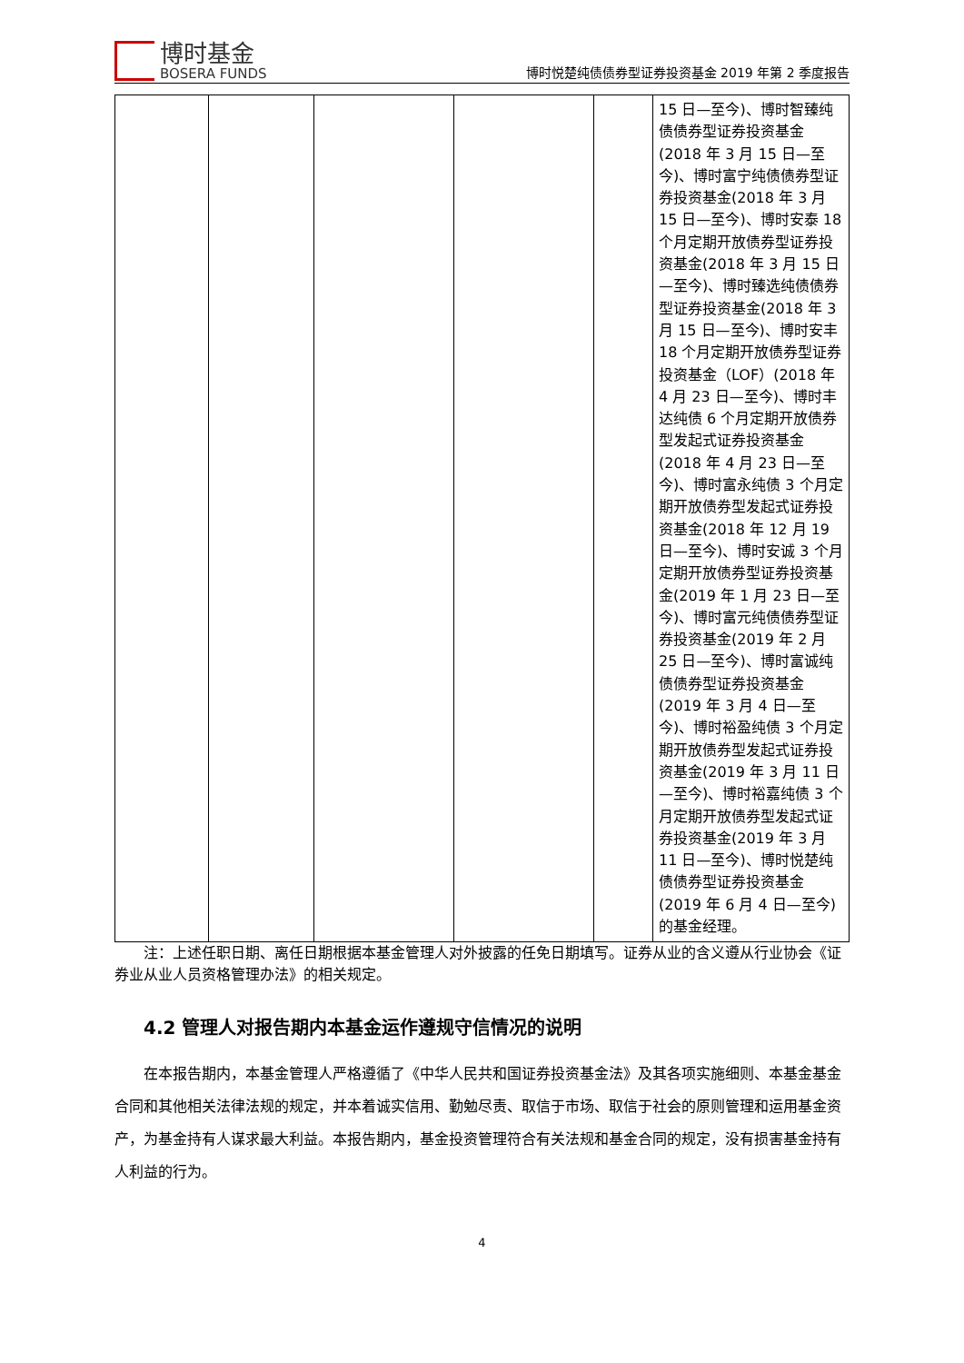博时基金
BOSERA FUNDS
博时悦楚纯债债券型证券投资基金 2019 年第 2 季度报告
| | | | | | 15 日—至今)、博时智臻纯债债券型证券投资基金(2018 年 3 月 15 日—至今)、博时富宁纯债债券型证券投资基金(2018 年 3 月 15 日—至今)、博时安泰 18 个月定期开放债券型证券投资基金(2018 年 3 月 15 日—至今)、博时臻选纯债债券型证券投资基金(2018 年 3 月 15 日—至今)、博时安丰 18 个月定期开放债券型证券投资基金（LOF）(2018 年 4 月 23 日—至今)、博时丰达纯债 6 个月定期开放债券型发起式证券投资基金(2018 年 4 月 23 日—至今)、博时富永纯债 3 个月定期开放债券型发起式证券投资基金(2018 年 12 月 19 日—至今)、博时安诚 3 个月定期开放债券型证券投资基金(2019 年 1 月 23 日—至今)、博时富元纯债债券型证券投资基金(2019 年 2 月 25 日—至今)、博时富诚纯债债券型证券投资基金(2019 年 3 月 4 日—至今)、博时裕盈纯债 3 个月定期开放债券型发起式证券投资基金(2019 年 3 月 11 日—至今)、博时裕嘉纯债 3 个月定期开放债券型发起式证券投资基金(2019 年 3 月 11 日—至今)、博时悦楚纯债债券型证券投资基金(2019 年 6 月 4 日—至今)的基金经理。 |
注：上述任职日期、离任日期根据本基金管理人对外披露的任免日期填写。证券从业的含义遵从行业协会《证券业从业人员资格管理办法》的相关规定。
4.2 管理人对报告期内本基金运作遵规守信情况的说明
在本报告期内，本基金管理人严格遵循了《中华人民共和国证券投资基金法》及其各项实施细则、本基金基金合同和其他相关法律法规的规定，并本着诚实信用、勤勉尽责、取信于市场、取信于社会的原则管理和运用基金资产，为基金持有人谋求最大利益。本报告期内，基金投资管理符合有关法规和基金合同的规定，没有损害基金持有人利益的行为。
4